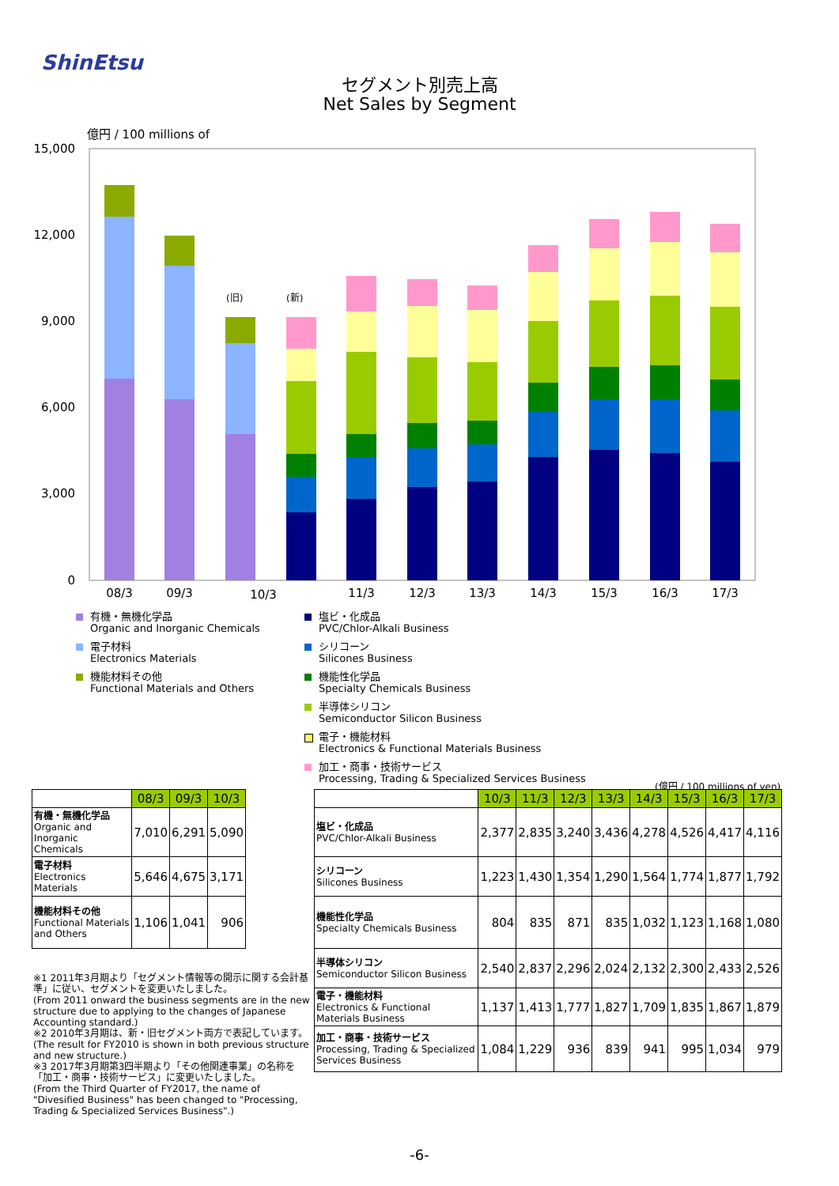ShinEtsu
セグメント別売上高
Net Sales by Segment
億円 / 100 millions of
15,000
12,000
9,000
6,000
3,000
0
(旧)
(新)
08/3
09/3
10/3
11/3
12/3
13/3
14/3
15/3
16/3
17/3
有機・無機化学品
Organic and Inorganic Chemicals
電子材料
Electronics Materials
機能材料その他
Functional Materials and Others
塩ビ・化成品
PVC/Chlor-Alkali Business
シリコーン
Silicones Business
機能性化学品
Specialty Chemicals Business
半導体シリコン
Semiconductor Silicon Business
電子・機能材料
Electronics & Functional Materials Business
加工・商事・技術サービス
Processing, Trading & Specialized Services Business
(億円 / 100 millions of yen)
| | 08/3 | 09/3 | 10/3 |
| --- | --- | --- | --- |
| 有機・無機化学品 Organic and Inorganic Chemicals | 7,010 | 6,291 | 5,090 |
| 電子材料 Electronics Materials | 5,646 | 4,675 | 3,171 |
| 機能材料その他 Functional Materials and Others | 1,106 | 1,041 | 906 |
| | 10/3 | 11/3 | 12/3 | 13/3 | 14/3 | 15/3 | 16/3 | 17/3 |
| --- | --- | --- | --- | --- | --- | --- | --- | --- |
| 塩ビ・化成品 PVC/Chlor-Alkali Business | 2,377 | 2,835 | 3,240 | 3,436 | 4,278 | 4,526 | 4,417 | 4,116 |
| シリコーン Silicones Business | 1,223 | 1,430 | 1,354 | 1,290 | 1,564 | 1,774 | 1,877 | 1,792 |
| 機能性化学品 Specialty Chemicals Business | 804 | 835 | 871 | 835 | 1,032 | 1,123 | 1,168 | 1,080 |
| 半導体シリコン Semiconductor Silicon Business | 2,540 | 2,837 | 2,296 | 2,024 | 2,132 | 2,300 | 2,433 | 2,526 |
| 電子・機能材料 Electronics & Functional Materials Business | 1,137 | 1,413 | 1,777 | 1,827 | 1,709 | 1,835 | 1,867 | 1,879 |
| 加工・商事・技術サービス Processing, Trading & Specialized Services Business | 1,084 | 1,229 | 936 | 839 | 941 | 995 | 1,034 | 979 |
※1 2011年3月期より「セグメント情報等の開示に関する会計基準」に従い、セグメントを変更いたしました。
(From 2011 onward the business segments are in the new structure due to applying to the changes of Japanese Accounting standard.)
※2 2010年3月期は、新・旧セグメント両方で表記しています。
(The result for FY2010 is shown in both previous structure and new structure.)
※3 2017年3月期第3四半期より「その他関連事業」の名称を「加工・商事・技術サービス」に変更いたしました。
(From the Third Quarter of FY2017, the name of "Divesified Business" has been changed to "Processing, Trading & Specialized Services Business".)
-6-